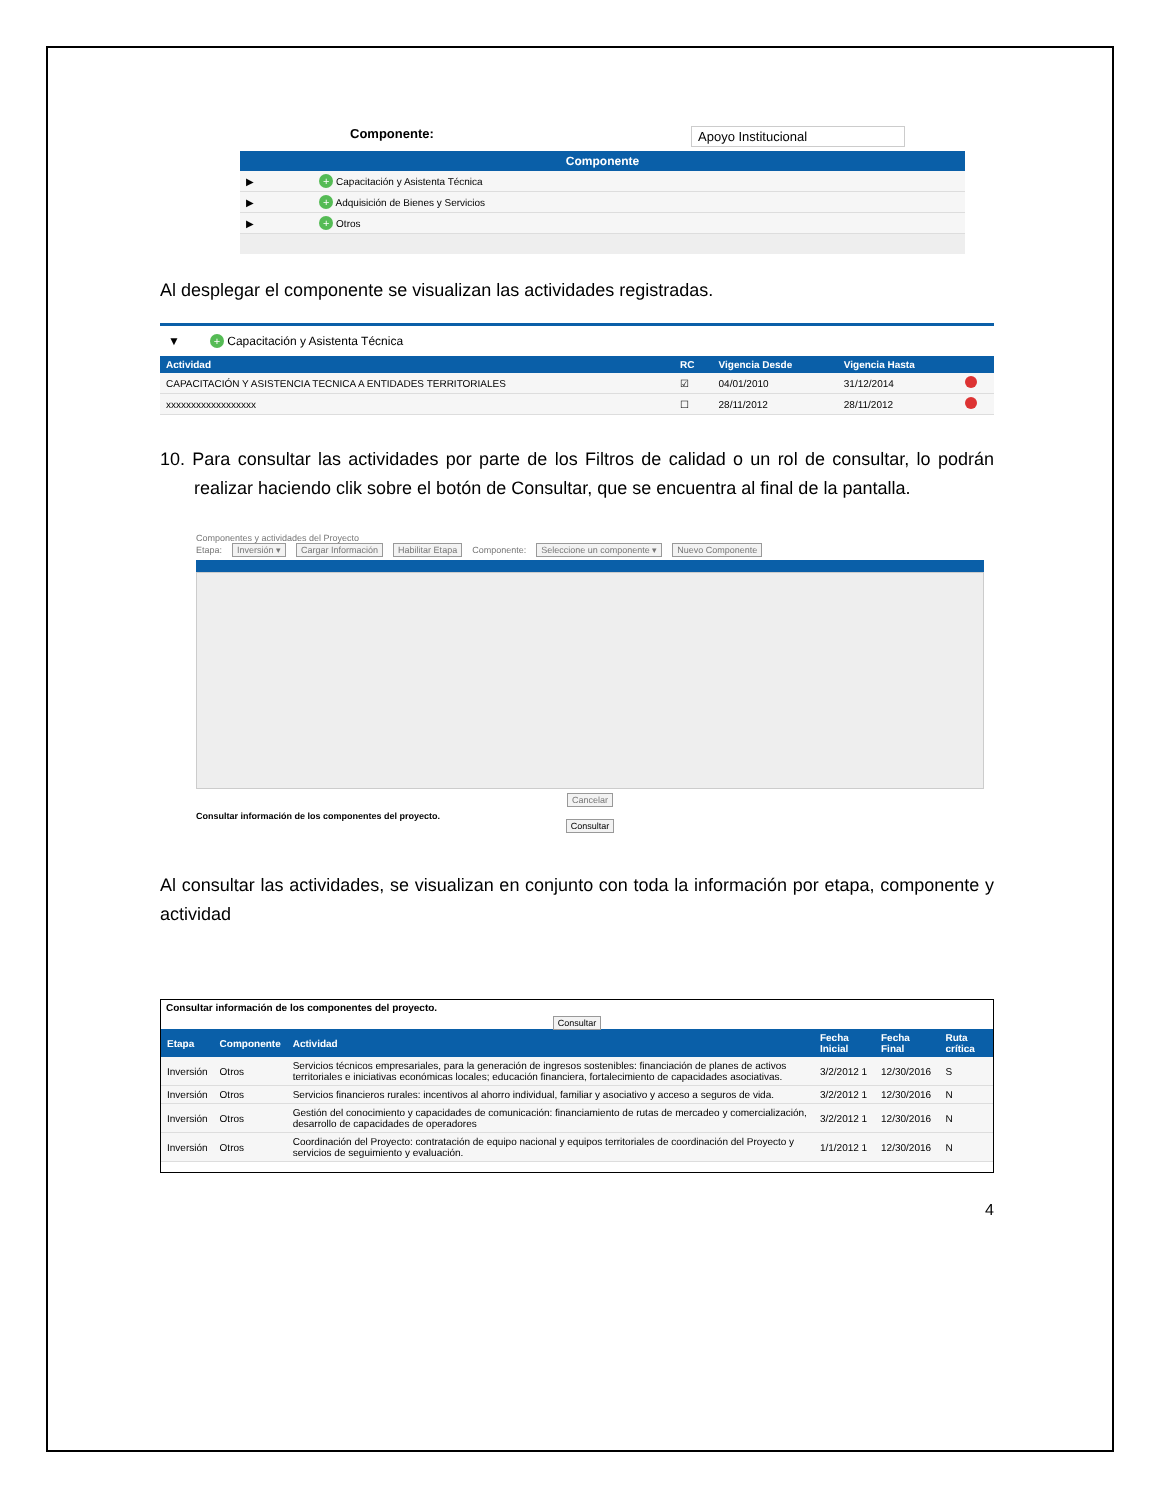Componente: Apoyo Institucional
Componente
| ▶ | + Capacitación y Asistenta Técnica |
| ▶ | + Adquisición de Bienes y Servicios |
| ▶ | + Otros |
Al desplegar el componente se visualizan las actividades registradas.
▼ + Capacitación y Asistenta Técnica
| Actividad | RC | Vigencia Desde | Vigencia Hasta | |
| --- | --- | --- | --- | --- |
| CAPACITACIÓN Y ASISTENCIA TECNICA A ENTIDADES TERRITORIALES | ☑ | 04/01/2010 | 31/12/2014 | |
| xxxxxxxxxxxxxxxxxx | ☐ | 28/11/2012 | 28/11/2012 | |
10. Para consultar las actividades por parte de los Filtros de calidad o un rol de consultar, lo podrán realizar haciendo clik sobre el botón de Consultar, que se encuentra al final de la pantalla.
Componentes y actividades del Proyecto
Etapa: Inversión ▾ Cargar Información Habilitar Etapa Componente: Seleccione un componente ▾ Nuevo Componente
Cancelar
Consultar información de los componentes del proyecto.
Consultar
Al consultar las actividades, se visualizan en conjunto con toda la información por etapa, componente y actividad
Consultar información de los componentes del proyecto.
Consultar
| Etapa | Componente | Actividad | Fecha Inicial | Fecha Final | Ruta crítica |
| --- | --- | --- | --- | --- | --- |
| Inversión | Otros | Servicios técnicos empresariales, para la generación de ingresos sostenibles: financiación de planes de activos territoriales e iniciativas económicas locales; educación financiera, fortalecimiento de capacidades asociativas. | 3/2/2012 1 | 12/30/2016 | S |
| Inversión | Otros | Servicios financieros rurales: incentivos al ahorro individual, familiar y asociativo y acceso a seguros de vida. | 3/2/2012 1 | 12/30/2016 | N |
| Inversión | Otros | Gestión del conocimiento y capacidades de comunicación: financiamiento de rutas de mercadeo y comercialización, desarrollo de capacidades de operadores | 3/2/2012 1 | 12/30/2016 | N |
| Inversión | Otros | Coordinación del Proyecto: contratación de equipo nacional y equipos territoriales de coordinación del Proyecto y servicios de seguimiento y evaluación. | 1/1/2012 1 | 12/30/2016 | N |
4